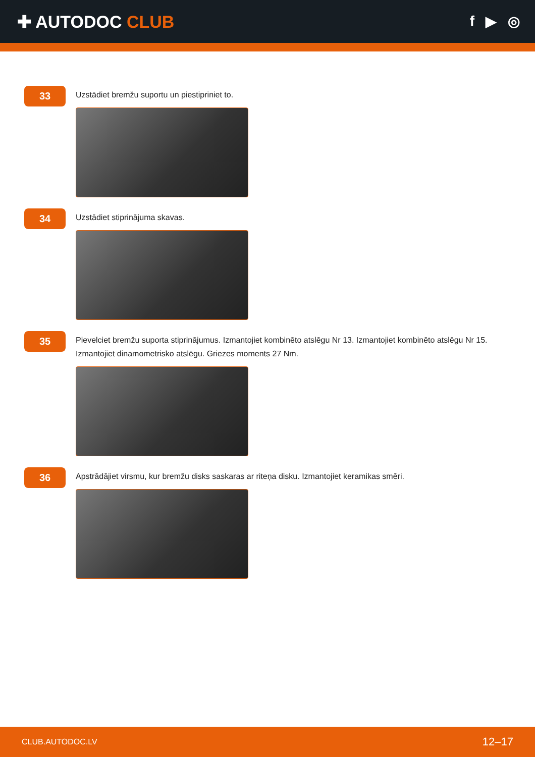✚ AUTODOC CLUB
f ▶ ◎
33
Uzstādiet bremžu suportu un piestipriniet to.
34
Uzstādiet stiprinājuma skavas.
35
Pievelciet bremžu suporta stiprinājumus. Izmantojiet kombinēto atslēgu Nr 13. Izmantojiet kombinēto atslēgu Nr 15. Izmantojiet dinamometrisko atslēgu. Griezes moments 27 Nm.
36
Apstrādājiet virsmu, kur bremžu disks saskaras ar riteņa disku. Izmantojiet keramikas smēri.
CLUB.AUTODOC.LV 12–17